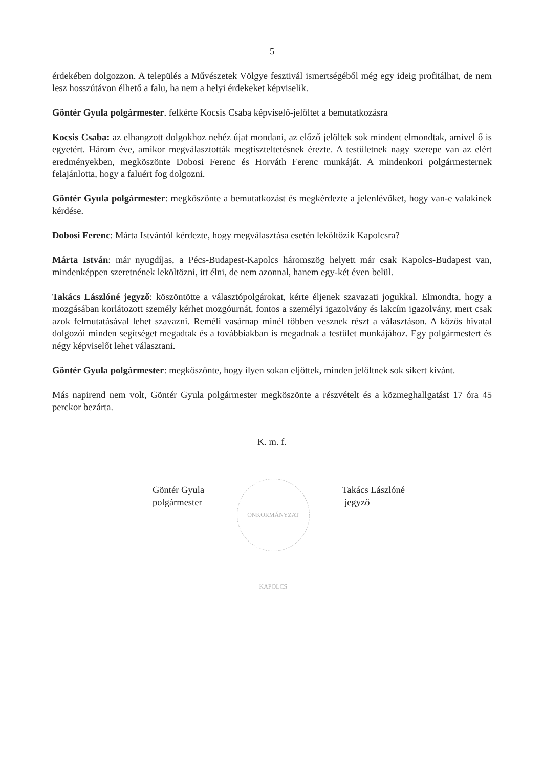5
érdekében dolgozzon. A település a Művészetek Völgye fesztivál ismertségéből még egy ideig profitálhat, de nem lesz hosszútávon élhető a falu, ha nem a helyi érdekeket képviselik.
Göntér Gyula polgármester. felkérte Kocsis Csaba képviselő-jelöltet a bemutatkozásra
Kocsis Csaba: az elhangzott dolgokhoz nehéz újat mondani, az előző jelöltek sok mindent elmondtak, amivel ő is egyetért. Három éve, amikor megválasztották megtiszteltetésnek érezte. A testületnek nagy szerepe van az elért eredményekben, megköszönte Dobosi Ferenc és Horváth Ferenc munkáját. A mindenkori polgármesternek felajánlotta, hogy a faluért fog dolgozni.
Göntér Gyula polgármester: megköszönte a bemutatkozást és megkérdezte a jelenlévőket, hogy van-e valakinek kérdése.
Dobosi Ferenc: Márta Istvántól kérdezte, hogy megválasztása esetén leköltözik Kapolcsra?
Márta István: már nyugdíjas, a Pécs-Budapest-Kapolcs háromszög helyett már csak Kapolcs-Budapest van, mindenképpen szeretnének leköltözni, itt élni, de nem azonnal, hanem egy-két éven belül.
Takács Lászlóné jegyző: köszöntötte a választópolgárokat, kérte éljenek szavazati jogukkal. Elmondta, hogy a mozgásában korlátozott személy kérhet mozgóurnát, fontos a személyi igazolvány és lakcím igazolvány, mert csak azok felmutatásával lehet szavazni. Reméli vasárnap minél többen vesznek részt a választáson. A közös hivatal dolgozói minden segítséget megadtak és a továbbiakban is megadnak a testület munkájához. Egy polgármestert és négy képviselőt lehet választani.
Göntér Gyula polgármester: megköszönte, hogy ilyen sokan eljöttek, minden jelöltnek sok sikert kívánt.
Más napirend nem volt, Göntér Gyula polgármester megköszönte a részvételt és a közmeghallgatást 17 óra 45 perckor bezárta.
K. m. f.
Göntér Gyula
polgármester
ÖNKORMÁNYZAT KAPOLCS
Takács Lászlóné
jegyző